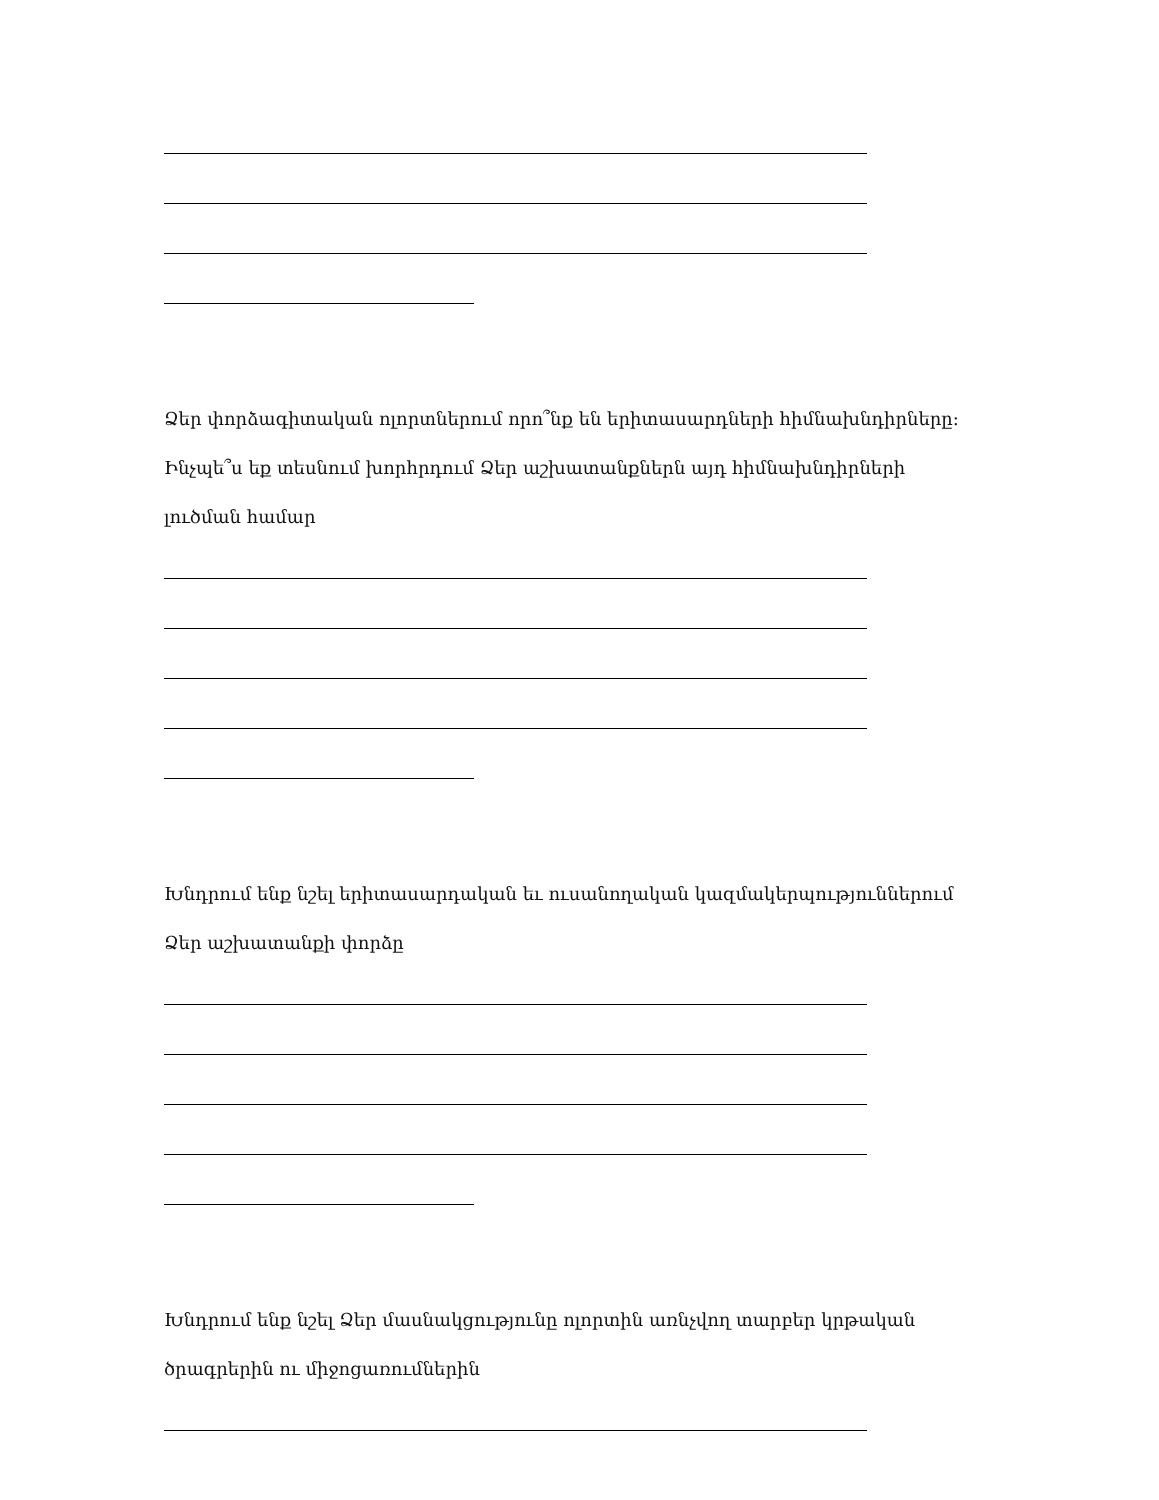Ձեր փորձագիտական ոլորտներում որո՞նք են երիտասարդների հիմնախնդիրները:
Ինչպե՞ս եք տեսնում խորհրդում Ձեր աշխատանքներն այդ հիմնախնդիրների
լուծման համար
Խնդրում ենք նշել երիտասարդական եւ ուսանողական կազմակերպություններում
Ձեր աշխատանքի փորձը
Խնդրում ենք նշել Ձեր մասնակցությունը ոլորտին առնչվող տարբեր կրթական
ծրագրերին ու միջոցառումներին